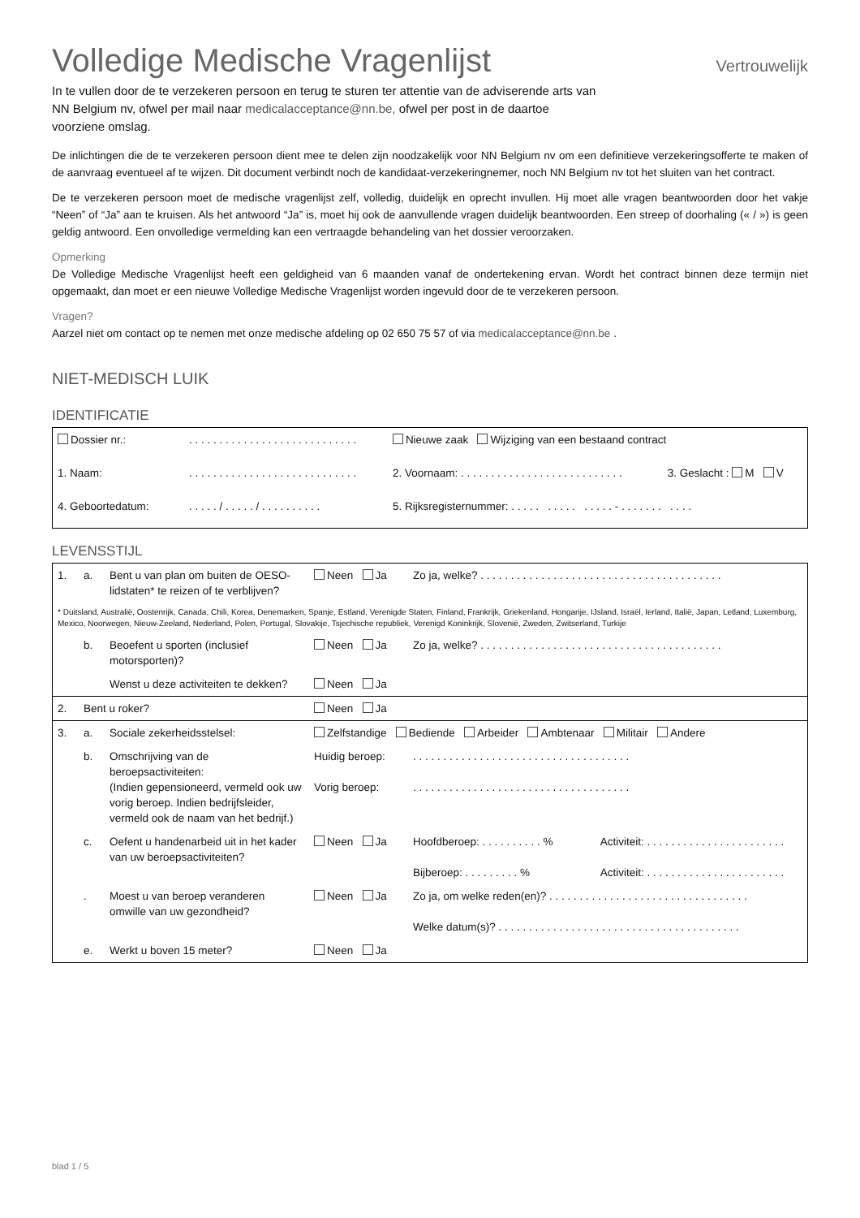Volledige Medische Vragenlijst Vertrouwelijk
In te vullen door de te verzekeren persoon en terug te sturen ter attentie van de adviserende arts van NN Belgium nv, ofwel per mail naar medicalacceptance@nn.be, ofwel per post in de daartoe voorziene omslag.
De inlichtingen die de te verzekeren persoon dient mee te delen zijn noodzakelijk voor NN Belgium nv om een definitieve verzekeringsofferte te maken of de aanvraag eventueel af te wijzen. Dit document verbindt noch de kandidaat-verzekeringnemer, noch NN Belgium nv tot het sluiten van het contract.
De te verzekeren persoon moet de medische vragenlijst zelf, volledig, duidelijk en oprecht invullen. Hij moet alle vragen beantwoorden door het vakje “Neen” of “Ja” aan te kruisen. Als het antwoord “Ja” is, moet hij ook de aanvullende vragen duidelijk beantwoorden. Een streep of doorhaling (« / ») is geen geldig antwoord. Een onvolledige vermelding kan een vertraagde behandeling van het dossier veroorzaken.
Opmerking
De Volledige Medische Vragenlijst heeft een geldigheid van 6 maanden vanaf de ondertekening ervan. Wordt het contract binnen deze termijn niet opgemaakt, dan moet er een nieuwe Volledige Medische Vragenlijst worden ingevuld door de te verzekeren persoon.
Vragen?
Aarzel niet om contact op te nemen met onze medische afdeling op 02 650 75 57 of via medicalacceptance@nn.be .
NIET-MEDISCH LUIK
IDENTIFICATIE
| Dossier nr.: | . . . . . . . . . . . . . . . . . . . . . . . . . . . . | Nieuwe zaak Wijziging van een bestaand contract | |
| 1. Naam: | . . . . . . . . . . . . . . . . . . . . . . . . . . . . | 2. Voornaam: . . . . . . . . . . . . . . . . . . . . . . . . . . . | 3. Geslacht : M V |
| 4. Geboortedatum: | . . . . . / . . . . . / . . . . . . . . . . | 5. Rijksregisternummer: . . . . . . . . . . . . . . . - . . . . . . . . . . . | |
LEVENSSTIJL
| 1. | a. | Bent u van plan om buiten de OESO-lidstaten* te reizen of te verblijven? | Neen Ja | Zo ja, welke? . . . . . . . . . . . . . . . . . . . . . . . . . . . . . . . . . . . . . . . . | |
| * Duitsland, Australië, Oostenrijk, Canada, Chili, Korea, Denemarken, Spanje, Estland, Verenigde Staten, Finland, Frankrijk, Griekenland, Hongarije, IJsland, Israël, Ierland, Italië, Japan, Letland, Luxemburg, Mexico, Noorwegen, Nieuw-Zeeland, Nederland, Polen, Portugal, Slovakije, Tsjechische republiek, Verenigd Koninkrijk, Slovenië, Zweden, Zwitserland, Turkije | | | | | |
| | b. | Beoefent u sporten (inclusief motorsporten)? | Neen Ja | Zo ja, welke? . . . . . . . . . . . . . . . . . . . . . . . . . . . . . . . . . . . . . . . . | |
| | | Wenst u deze activiteiten te dekken? | Neen Ja | | |
| 2. | Bent u roker? | | Neen Ja | | |
| 3. | a. | Sociale zekerheidsstelsel: | Zelfstandige Bediende Arbeider Ambtenaar Militair Andere | | |
| | b. | Omschrijving van de beroepsactiviteiten: (Indien gepensioneerd, vermeld ook uw vorig beroep. Indien bedrijfsleider, vermeld ook de naam van het bedrijf.) | Huidig beroep: Vorig beroep: | . . . . . . . . . . . . . . . . . . . . . . . . . . . . . . . . . . . . . . . . . . . . . . . . . . . . . . . . . . . . . . . . . . . . . . . . | |
| | c. | Oefent u handenarbeid uit in het kader van uw beroepsactiviteiten? | Neen Ja | Hoofdberoep: . . . . . . . . . . % Bijberoep: . . . . . . . . . % | Activiteit: . . . . . . . . . . . . . . . . . . . . . . . Activiteit: . . . . . . . . . . . . . . . . . . . . . . . |
| | . | Moest u van beroep veranderen omwille van uw gezondheid? | Neen Ja | Zo ja, om welke reden(en)? . . . . . . . . . . . . . . . . . . . . . . . . . . . . . . . . . Welke datum(s)? . . . . . . . . . . . . . . . . . . . . . . . . . . . . . . . . . . . . . . . . | |
| | e. | Werkt u boven 15 meter? | Neen Ja | | |
blad 1 / 5